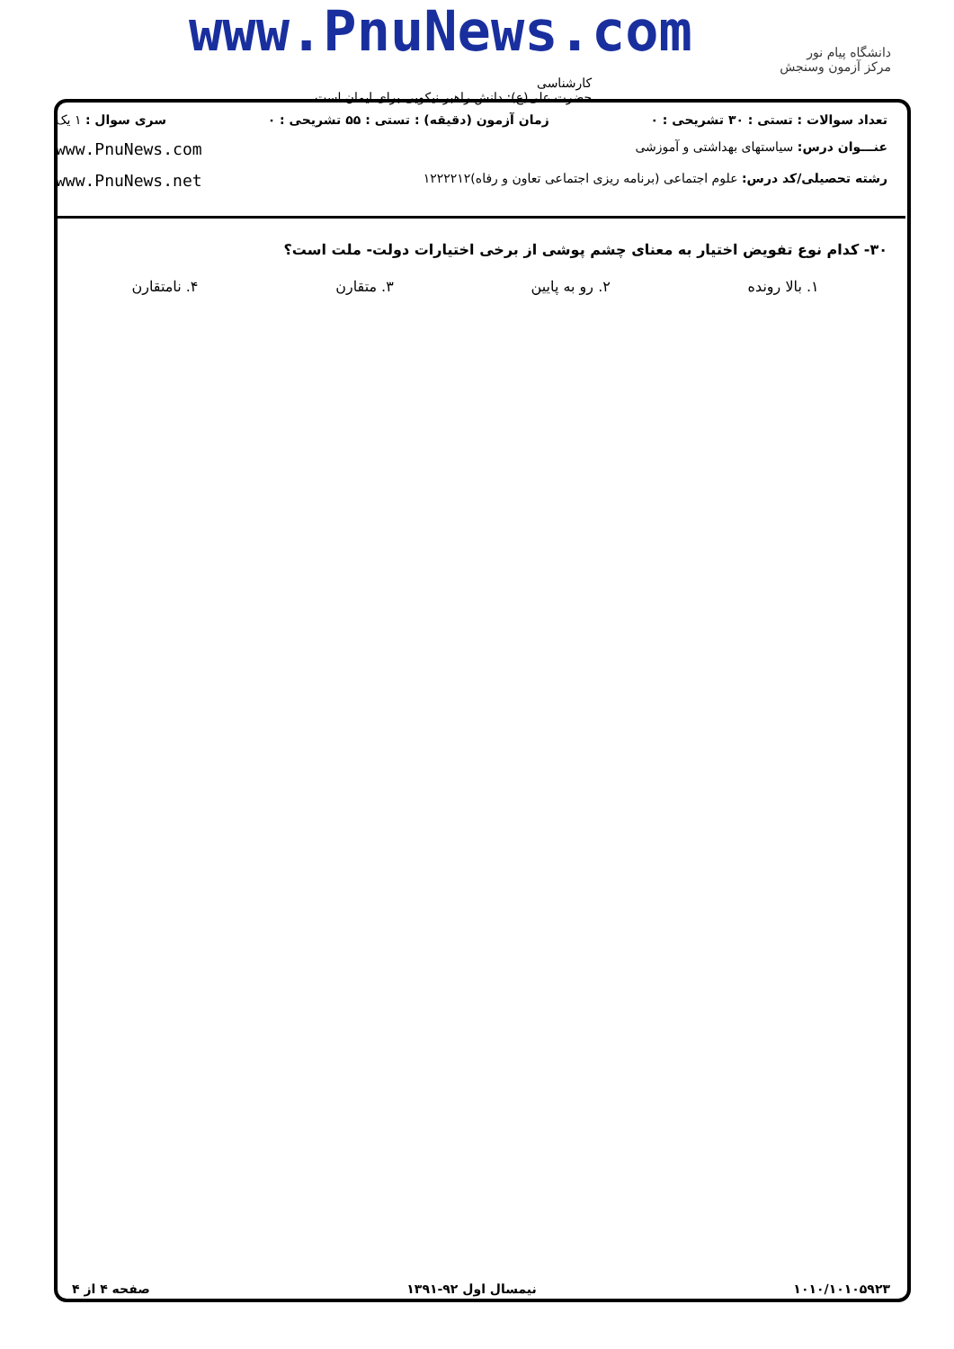www.PnuNews.com
کارشناسی
حضرت علی(ع): دانش راهبر نیکویی برای ایمان است
دانشگاه پیام نور
مرکز آزمون وسنجش
تعداد سوالات : تستی : ۳۰ تشریحی : ۰ زمان آزمون (دقیقه) : تستی : ۵۵ تشریحی : ۰ سری سوال : ۱ یک
عنـــوان درس: سیاستهای بهداشتی و آموزشی www.PnuNews.com
رشته تحصیلی/کد درس: علوم اجتماعی (برنامه ریزی اجتماعی تعاون و رفاه)۱۲۲۲۲۱۲ www.PnuNews.net
۳۰- کدام نوع تفویض اختیار به معنای چشم پوشی از برخی اختیارات دولت- ملت است؟
۱. بالا رونده ۲. رو به پایین ۳. متقارن ۴. نامتقارن
۱۰۱۰/۱۰۱۰۵۹۲۳ نیمسال اول ۹۲-۱۳۹۱ صفحه ۴ از ۴